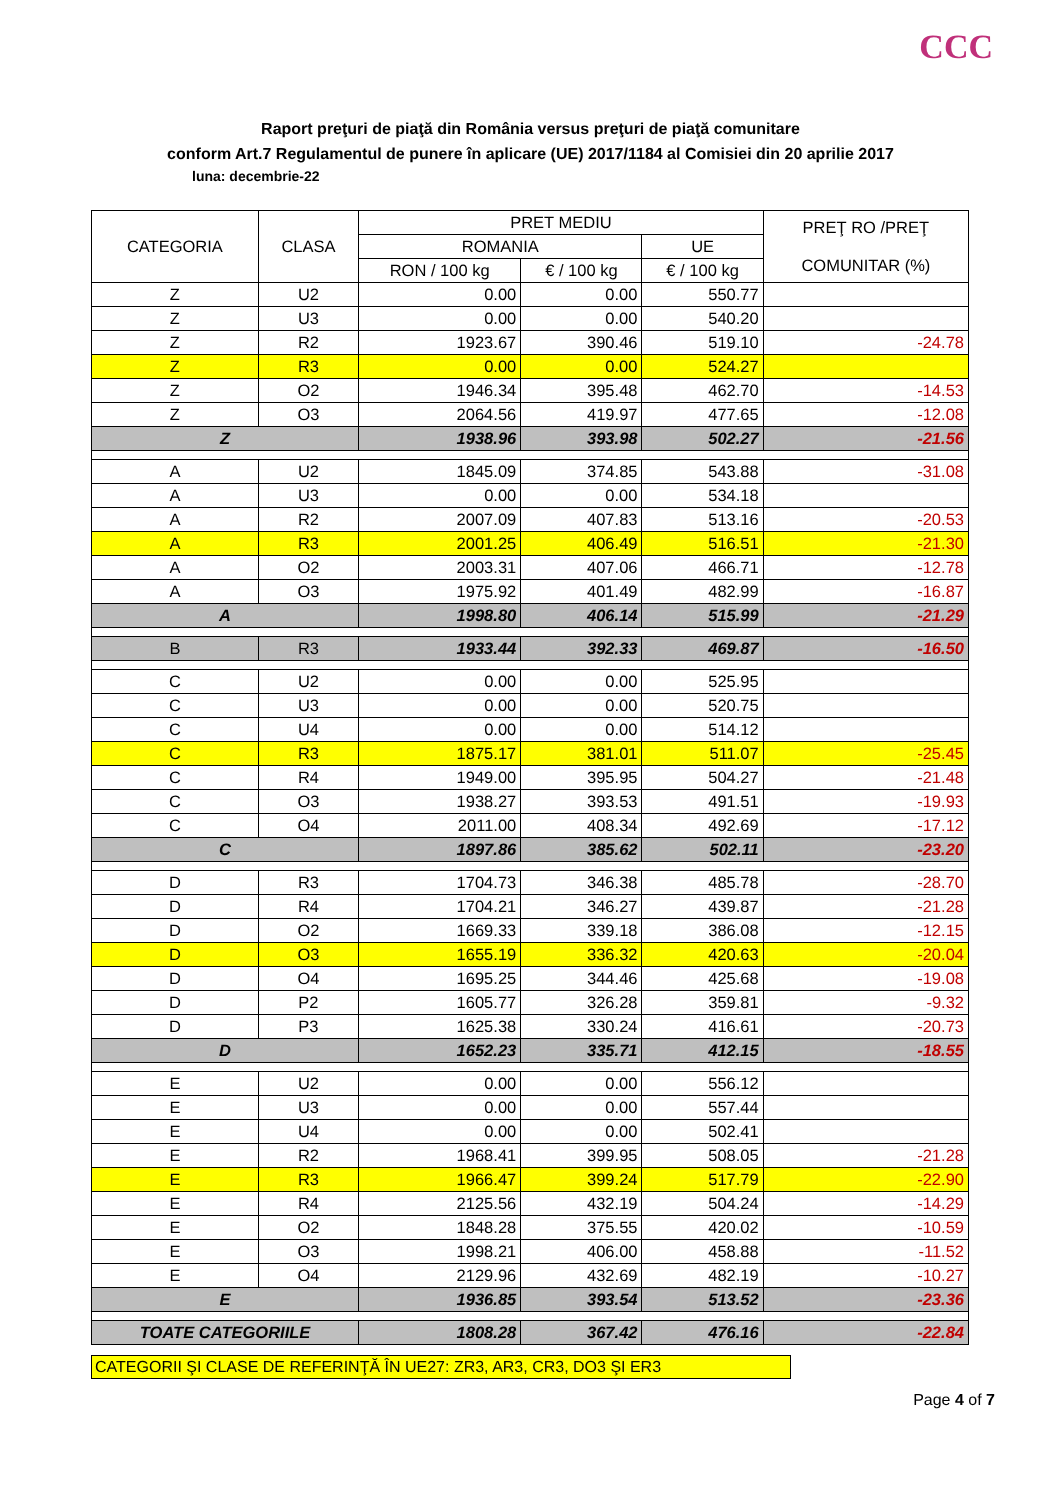CCC
Raport preţuri de piaţă din România versus preţuri de piaţă comunitare
conform Art.7 Regulamentul de punere în aplicare (UE) 2017/1184 al Comisiei din 20 aprilie 2017
luna: decembrie-22
| CATEGORIA | CLASA | PRET MEDIU | | | PREŢ RO /PREŢ COMUNITAR (%) |
| --- | --- | --- | --- | --- | --- |
| | | ROMANIA | | UE | |
| | | RON / 100 kg | € / 100 kg | € / 100 kg | |
| Z | U2 | 0.00 | 0.00 | 550.77 | |
| Z | U3 | 0.00 | 0.00 | 540.20 | |
| Z | R2 | 1923.67 | 390.46 | 519.10 | -24.78 |
| Z | R3 | 0.00 | 0.00 | 524.27 | |
| Z | O2 | 1946.34 | 395.48 | 462.70 | -14.53 |
| Z | O3 | 2064.56 | 419.97 | 477.65 | -12.08 |
| Z | | 1938.96 | 393.98 | 502.27 | -21.56 |
| A | U2 | 1845.09 | 374.85 | 543.88 | -31.08 |
| A | U3 | 0.00 | 0.00 | 534.18 | |
| A | R2 | 2007.09 | 407.83 | 513.16 | -20.53 |
| A | R3 | 2001.25 | 406.49 | 516.51 | -21.30 |
| A | O2 | 2003.31 | 407.06 | 466.71 | -12.78 |
| A | O3 | 1975.92 | 401.49 | 482.99 | -16.87 |
| A | | 1998.80 | 406.14 | 515.99 | -21.29 |
| B | R3 | 1933.44 | 392.33 | 469.87 | -16.50 |
| C | U2 | 0.00 | 0.00 | 525.95 | |
| C | U3 | 0.00 | 0.00 | 520.75 | |
| C | U4 | 0.00 | 0.00 | 514.12 | |
| C | R3 | 1875.17 | 381.01 | 511.07 | -25.45 |
| C | R4 | 1949.00 | 395.95 | 504.27 | -21.48 |
| C | O3 | 1938.27 | 393.53 | 491.51 | -19.93 |
| C | O4 | 2011.00 | 408.34 | 492.69 | -17.12 |
| C | | 1897.86 | 385.62 | 502.11 | -23.20 |
| D | R3 | 1704.73 | 346.38 | 485.78 | -28.70 |
| D | R4 | 1704.21 | 346.27 | 439.87 | -21.28 |
| D | O2 | 1669.33 | 339.18 | 386.08 | -12.15 |
| D | O3 | 1655.19 | 336.32 | 420.63 | -20.04 |
| D | O4 | 1695.25 | 344.46 | 425.68 | -19.08 |
| D | P2 | 1605.77 | 326.28 | 359.81 | -9.32 |
| D | P3 | 1625.38 | 330.24 | 416.61 | -20.73 |
| D | | 1652.23 | 335.71 | 412.15 | -18.55 |
| E | U2 | 0.00 | 0.00 | 556.12 | |
| E | U3 | 0.00 | 0.00 | 557.44 | |
| E | U4 | 0.00 | 0.00 | 502.41 | |
| E | R2 | 1968.41 | 399.95 | 508.05 | -21.28 |
| E | R3 | 1966.47 | 399.24 | 517.79 | -22.90 |
| E | R4 | 2125.56 | 432.19 | 504.24 | -14.29 |
| E | O2 | 1848.28 | 375.55 | 420.02 | -10.59 |
| E | O3 | 1998.21 | 406.00 | 458.88 | -11.52 |
| E | O4 | 2129.96 | 432.69 | 482.19 | -10.27 |
| E | | 1936.85 | 393.54 | 513.52 | -23.36 |
| TOATE CATEGORIILE | | 1808.28 | 367.42 | 476.16 | -22.84 |
CATEGORII ŞI CLASE DE REFERINŢĂ ÎN UE27: ZR3, AR3, CR3, DO3 ŞI ER3
Page 4 of 7